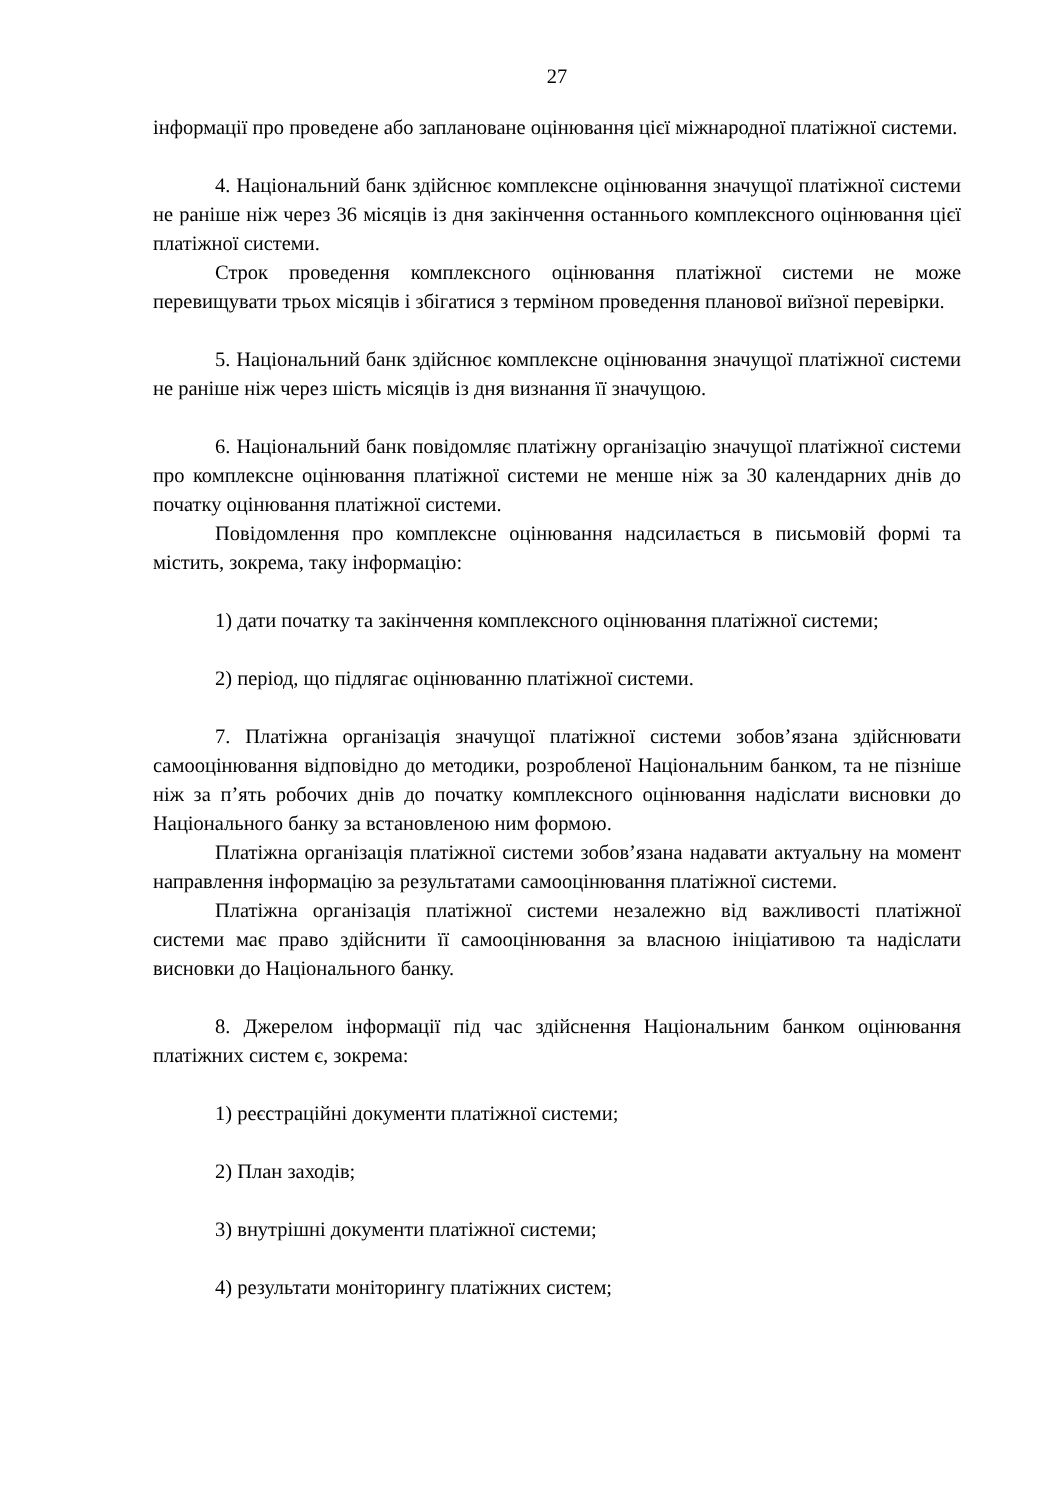27
інформації про проведене або заплановане оцінювання цієї міжнародної платіжної системи.
4. Національний банк здійснює комплексне оцінювання значущої платіжної системи не раніше ніж через 36 місяців із дня закінчення останнього комплексного оцінювання цієї платіжної системи.
Строк проведення комплексного оцінювання платіжної системи не може перевищувати трьох місяців і збігатися з терміном проведення планової виїзної перевірки.
5. Національний банк здійснює комплексне оцінювання значущої платіжної системи не раніше ніж через шість місяців із дня визнання її значущою.
6. Національний банк повідомляє платіжну організацію значущої платіжної системи про комплексне оцінювання платіжної системи не менше ніж за 30 календарних днів до початку оцінювання платіжної системи.
Повідомлення про комплексне оцінювання надсилається в письмовій формі та містить, зокрема, таку інформацію:
1) дати початку та закінчення комплексного оцінювання платіжної системи;
2) період, що підлягає оцінюванню платіжної системи.
7. Платіжна організація значущої платіжної системи зобов’язана здійснювати самооцінювання відповідно до методики, розробленої Національним банком, та не пізніше ніж за п’ять робочих днів до початку комплексного оцінювання надіслати висновки до Національного банку за встановленою ним формою.
Платіжна організація платіжної системи зобов’язана надавати актуальну на момент направлення інформацію за результатами самооцінювання платіжної системи.
Платіжна організація платіжної системи незалежно від важливості платіжної системи має право здійснити її самооцінювання за власною ініціативою та надіслати висновки до Національного банку.
8. Джерелом інформації під час здійснення Національним банком оцінювання платіжних систем є, зокрема:
1) реєстраційні документи платіжної системи;
2) План заходів;
3) внутрішні документи платіжної системи;
4) результати моніторингу платіжних систем;